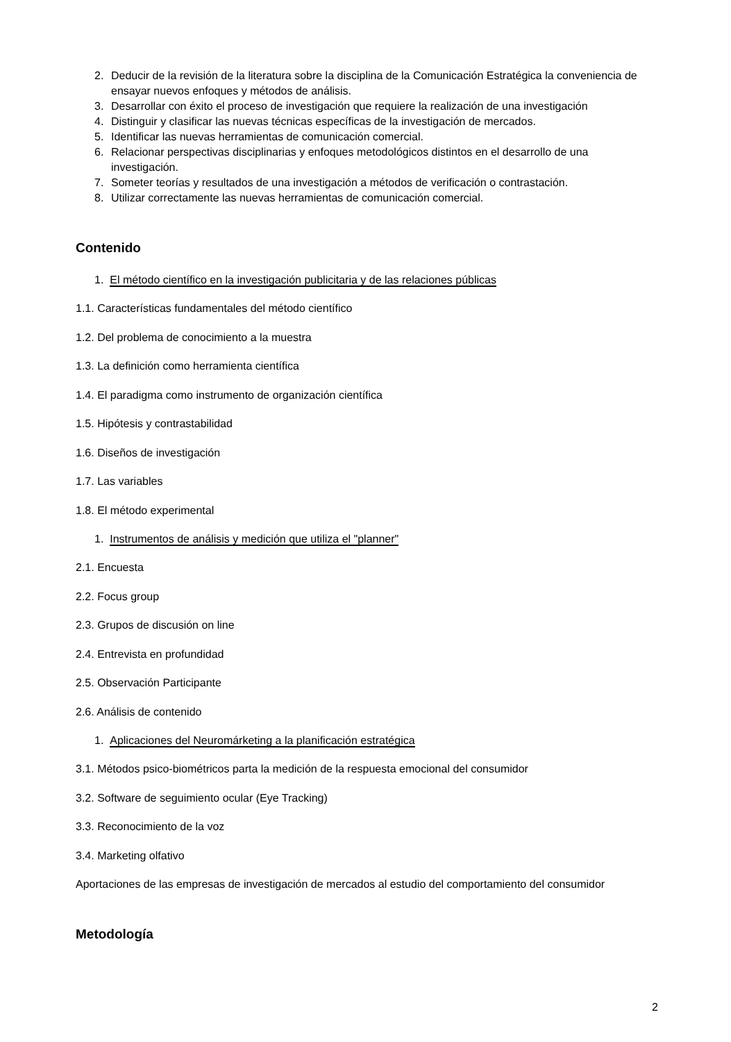2. Deducir de la revisión de la literatura sobre la disciplina de la Comunicación Estratégica la conveniencia de ensayar nuevos enfoques y métodos de análisis.
3. Desarrollar con éxito el proceso de investigación que requiere la realización de una investigación
4. Distinguir y clasificar las nuevas técnicas específicas de la investigación de mercados.
5. Identificar las nuevas herramientas de comunicación comercial.
6. Relacionar perspectivas disciplinarias y enfoques metodológicos distintos en el desarrollo de una investigación.
7. Someter teorías y resultados de una investigación a métodos de verificación o contrastación.
8. Utilizar correctamente las nuevas herramientas de comunicación comercial.
Contenido
1. El método científico en la investigación publicitaria y de las relaciones públicas
1.1. Características fundamentales del método científico
1.2. Del problema de conocimiento a la muestra
1.3. La definición como herramienta científica
1.4. El paradigma como instrumento de organización científica
1.5. Hipótesis y contrastabilidad
1.6. Diseños de investigación
1.7. Las variables
1.8. El método experimental
1. Instrumentos de análisis y medición que utiliza el "planner"
2.1. Encuesta
2.2. Focus group
2.3. Grupos de discusión on line
2.4. Entrevista en profundidad
2.5. Observación Participante
2.6. Análisis de contenido
1. Aplicaciones del Neuromárketing a la planificación estratégica
3.1. Métodos psico-biométricos parta la medición de la respuesta emocional del consumidor
3.2. Software de seguimiento ocular (Eye Tracking)
3.3. Reconocimiento de la voz
3.4. Marketing olfativo
Aportaciones de las empresas de investigación de mercados al estudio del comportamiento del consumidor
Metodología
2